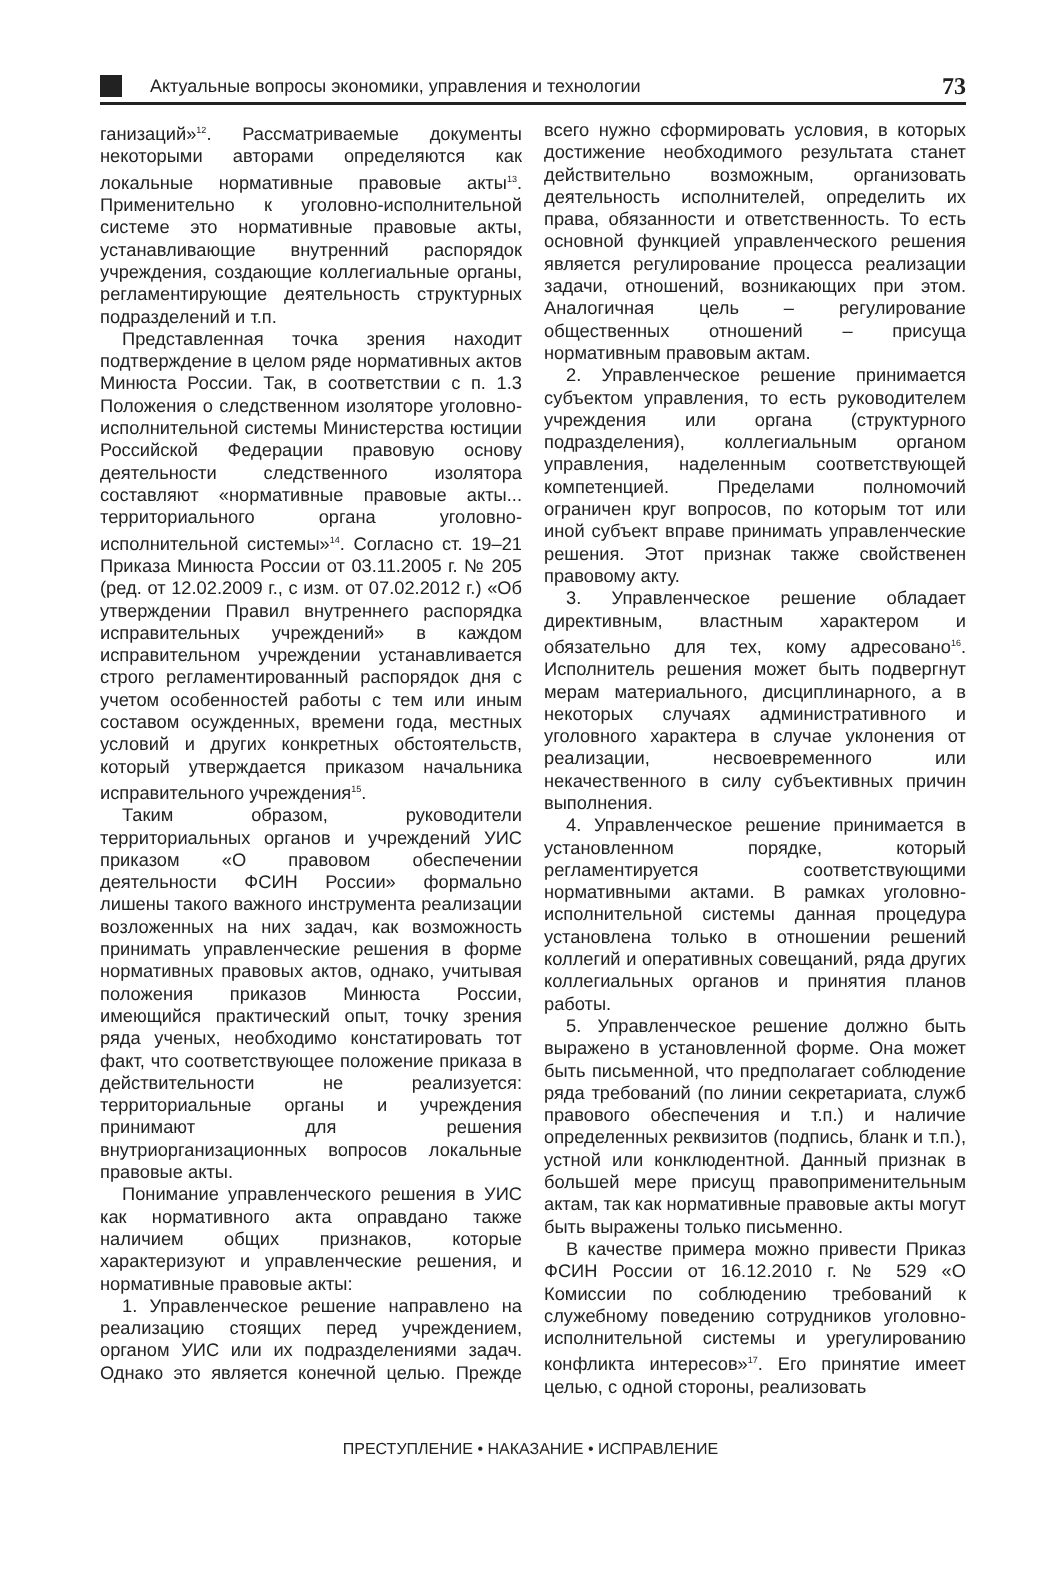Актуальные вопросы экономики, управления и технологии
73
ганизаций»<sup>12</sup>. Рассматриваемые документы некоторыми авторами определяются как локальные нормативные правовые акты<sup>13</sup>. Применительно к уголовно-исполнительной системе это нормативные правовые акты, устанавливающие внутренний распорядок учреждения, создающие коллегиальные органы, регламентирующие деятельность структурных подразделений и т.п.
Представленная точка зрения находит подтверждение в целом ряде нормативных актов Минюста России. Так, в соответствии с п. 1.3 Положения о следственном изоляторе уголовно-исполнительной системы Министерства юстиции Российской Федерации правовую основу деятельности следственного изолятора составляют «нормативные правовые акты... территориального органа уголовно-исполнительной системы»<sup>14</sup>. Согласно ст. 19–21 Приказа Минюста России от 03.11.2005 г. № 205 (ред. от 12.02.2009 г., с изм. от 07.02.2012 г.) «Об утверждении Правил внутреннего распорядка исправительных учреждений» в каждом исправительном учреждении устанавливается строго регламентированный распорядок дня с учетом особенностей работы с тем или иным составом осужденных, времени года, местных условий и других конкретных обстоятельств, который утверждается приказом начальника исправительного учреждения<sup>15</sup>.
Таким образом, руководители территориальных органов и учреждений УИС приказом «О правовом обеспечении деятельности ФСИН России» формально лишены такого важного инструмента реализации возложенных на них задач, как возможность принимать управленческие решения в форме нормативных правовых актов, однако, учитывая положения приказов Минюста России, имеющийся практический опыт, точку зрения ряда ученых, необходимо констатировать тот факт, что соответствующее положение приказа в действительности не реализуется: территориальные органы и учреждения принимают для решения внутриорганизационных вопросов локальные правовые акты.
Понимание управленческого решения в УИС как нормативного акта оправдано также наличием общих признаков, которые характеризуют и управленческие решения, и нормативные правовые акты:
1. Управленческое решение направлено на реализацию стоящих перед учреждением, органом УИС или их подразделениями задач. Однако это является конечной целью. Прежде всего нужно сформировать условия, в которых достижение необходимого результата станет действительно возможным, организовать деятельность исполнителей, определить их права, обязанности и ответственность. То есть основной функцией управленческого решения является регулирование процесса реализации задачи, отношений, возникающих при этом. Аналогичная цель – регулирование общественных отношений – присуща нормативным правовым актам.
2. Управленческое решение принимается субъектом управления, то есть руководителем учреждения или органа (структурного подразделения), коллегиальным органом управления, наделенным соответствующей компетенцией. Пределами полномочий ограничен круг вопросов, по которым тот или иной субъект вправе принимать управленческие решения. Этот признак также свойственен правовому акту.
3. Управленческое решение обладает директивным, властным характером и обязательно для тех, кому адресовано<sup>16</sup>. Исполнитель решения может быть подвергнут мерам материального, дисциплинарного, а в некоторых случаях административного и уголовного характера в случае уклонения от реализации, несвоевременного или некачественного в силу субъективных причин выполнения.
4. Управленческое решение принимается в установленном порядке, который регламентируется соответствующими нормативными актами. В рамках уголовно-исполнительной системы данная процедура установлена только в отношении решений коллегий и оперативных совещаний, ряда других коллегиальных органов и принятия планов работы.
5. Управленческое решение должно быть выражено в установленной форме. Она может быть письменной, что предполагает соблюдение ряда требований (по линии секретариата, служб правового обеспечения и т.п.) и наличие определенных реквизитов (подпись, бланк и т.п.), устной или конклюдентной. Данный признак в большей мере присущ правоприменительным актам, так как нормативные правовые акты могут быть выражены только письменно.
В качестве примера можно привести Приказ ФСИН России от 16.12.2010 г. № 529 «О Комиссии по соблюдению требований к служебному поведению сотрудников уголовно-исполнительной системы и урегулированию конфликта интересов»<sup>17</sup>. Его принятие имеет целью, с одной стороны, реализовать
ПРЕСТУПЛЕНИЕ • НАКАЗАНИЕ • ИСПРАВЛЕНИЕ